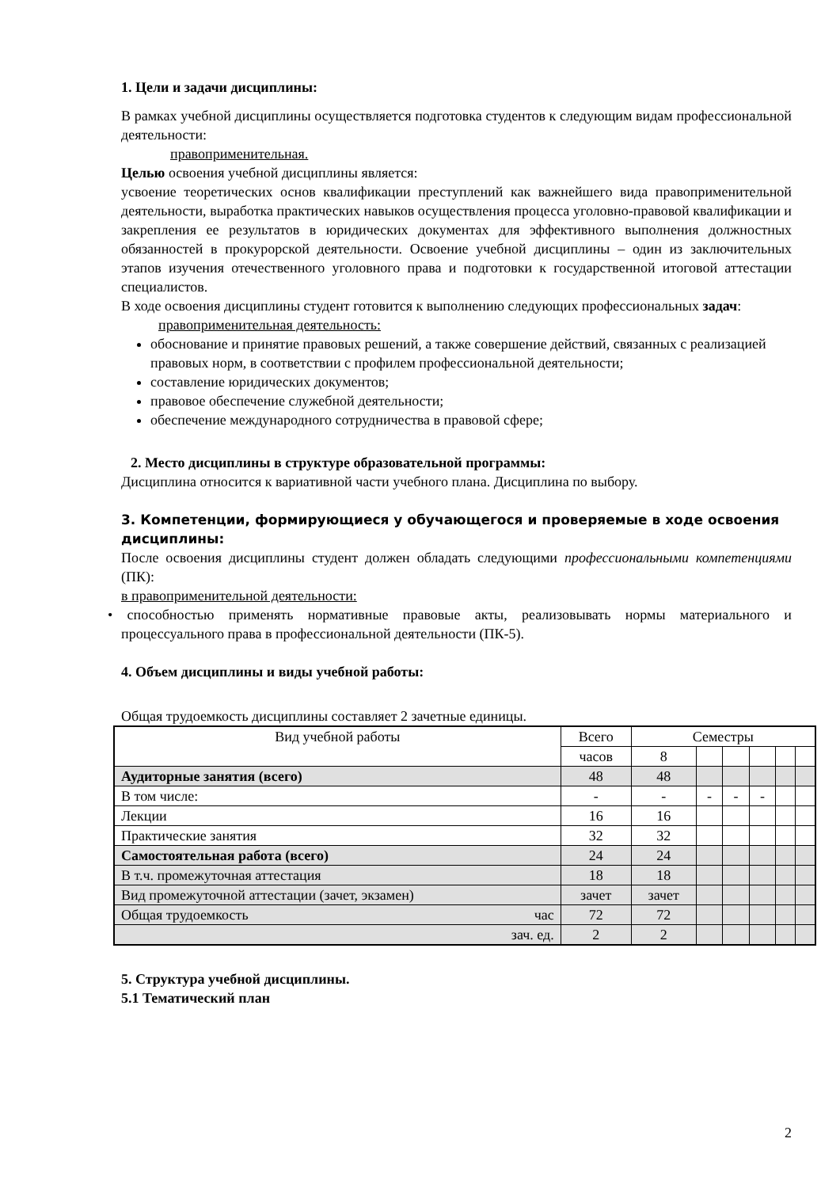1. Цели и задачи дисциплины:
В рамках учебной дисциплины осуществляется подготовка студентов к следующим видам профессиональной деятельности:
правоприменительная.
Целью освоения учебной дисциплины является:
усвоение теоретических основ квалификации преступлений как важнейшего вида правоприменительной деятельности, выработка практических навыков осуществления процесса уголовно-правовой квалификации и закрепления ее результатов в юридических документах для эффективного выполнения должностных обязанностей в прокурорской деятельности. Освоение учебной дисциплины – один из заключительных этапов изучения отечественного уголовного права и подготовки к государственной итоговой аттестации специалистов.
В ходе освоения дисциплины студент готовится к выполнению следующих профессиональных задач:
правоприменительная деятельность:
обоснование и принятие правовых решений, а также совершение действий, связанных с реализацией правовых норм, в соответствии с профилем профессиональной деятельности;
составление юридических документов;
правовое обеспечение служебной деятельности;
обеспечение международного сотрудничества в правовой сфере;
2. Место дисциплины в структуре образовательной программы:
Дисциплина относится к вариативной части учебного плана. Дисциплина по выбору.
3. Компетенции, формирующиеся у обучающегося и проверяемые в ходе освоения дисциплины:
После освоения дисциплины студент должен обладать следующими профессиональными компетенциями (ПК):
в правоприменительной деятельности:
• способностью применять нормативные правовые акты, реализовывать нормы материального и процессуального права в профессиональной деятельности (ПК-5).
4. Объем дисциплины и виды учебной работы:
Общая трудоемкость дисциплины составляет 2 зачетные единицы.
| Вид учебной работы | Всего | Семестры | | | | | |
| | часов | 8 | | | | | |
| Аудиторные занятия (всего) | 48 | 48 | | | | | |
| В том числе: | - | - | - | - | - | | |
| Лекции | 16 | 16 | | | | | |
| Практические занятия | 32 | 32 | | | | | |
| Самостоятельная работа (всего) | 24 | 24 | | | | | |
| В т.ч. промежуточная аттестация | 18 | 18 | | | | | |
| Вид промежуточной аттестации (зачет, экзамен) | зачет | зачет | | | | | |
| Общая трудоемкость час | 72 | 72 | | | | | |
| зач. ед. | 2 | 2 | | | | | |
5. Структура учебной дисциплины.
5.1 Тематический план
2